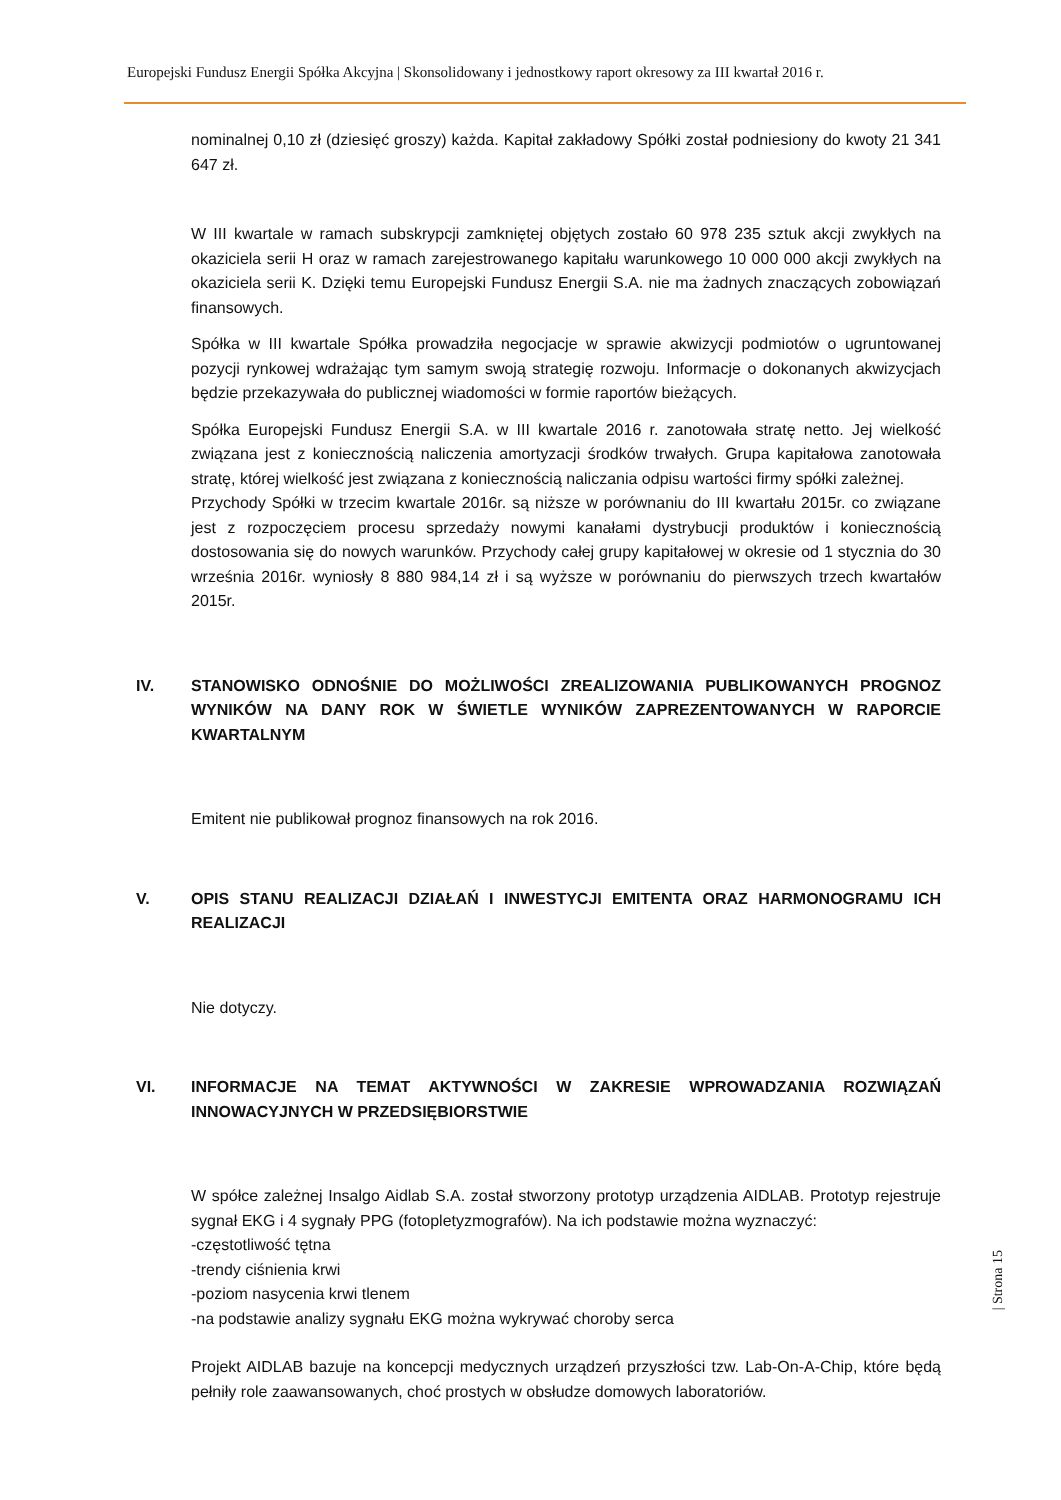Europejski Fundusz Energii Spółka Akcyjna | Skonsolidowany i jednostkowy raport okresowy za III kwartał 2016 r.
nominalnej 0,10 zł (dziesięć groszy) każda. Kapitał zakładowy Spółki został podniesiony do kwoty 21 341 647 zł.
W III kwartale w ramach subskrypcji zamkniętej objętych zostało 60 978 235 sztuk akcji zwykłych na okaziciela serii H oraz w ramach zarejestrowanego kapitału warunkowego 10 000 000 akcji zwykłych na okaziciela serii K. Dzięki temu Europejski Fundusz Energii S.A. nie ma żadnych znaczących zobowiązań finansowych.
Spółka w III kwartale Spółka prowadziła negocjacje w sprawie akwizycji podmiotów o ugruntowanej pozycji rynkowej wdrażając tym samym swoją strategię rozwoju. Informacje o dokonanych akwizycjach będzie przekazywała do publicznej wiadomości w formie raportów bieżących.
Spółka Europejski Fundusz Energii S.A. w III kwartale 2016 r. zanotowała stratę netto. Jej wielkość związana jest z koniecznością naliczenia amortyzacji środków trwałych. Grupa kapitałowa zanotowała stratę, której wielkość jest związana z koniecznością naliczania odpisu wartości firmy spółki zależnej.
Przychody Spółki w trzecim kwartale 2016r. są niższe w porównaniu do III kwartału 2015r. co związane jest z rozpoczęciem procesu sprzedaży nowymi kanałami dystrybucji produktów i koniecznością dostosowania się do nowych warunków. Przychody całej grupy kapitałowej w okresie od 1 stycznia do 30 września 2016r. wyniosły 8 880 984,14 zł i są wyższe w porównaniu do pierwszych trzech kwartałów 2015r.
IV. STANOWISKO ODNOŚNIE DO MOŻLIWOŚCI ZREALIZOWANIA PUBLIKOWANYCH PROGNOZ WYNIKÓW NA DANY ROK W ŚWIETLE WYNIKÓW ZAPREZENTOWANYCH W RAPORCIE KWARTALNYM
Emitent nie publikował prognoz finansowych na rok 2016.
V. OPIS STANU REALIZACJI DZIAŁAŃ I INWESTYCJI EMITENTA ORAZ HARMONOGRAMU ICH REALIZACJI
Nie dotyczy.
VI. INFORMACJE NA TEMAT AKTYWNOŚCI W ZAKRESIE WPROWADZANIA ROZWIĄZAŃ INNOWACYJNYCH W PRZEDSIĘBIORSTWIE
W spółce zależnej Insalgo Aidlab S.A. został stworzony prototyp urządzenia AIDLAB. Prototyp rejestruje sygnał EKG i 4 sygnały PPG (fotopletyzmografów). Na ich podstawie można wyznaczyć:
-częstotliwość tętna
-trendy ciśnienia krwi
-poziom nasycenia krwi tlenem
-na podstawie analizy sygnału EKG można wykrywać choroby serca
Projekt AIDLAB bazuje na koncepcji medycznych urządzeń przyszłości tzw. Lab-On-A-Chip, które będą pełniły role zaawansowanych, choć prostych w obsłudze domowych laboratoriów.
| Strona 15